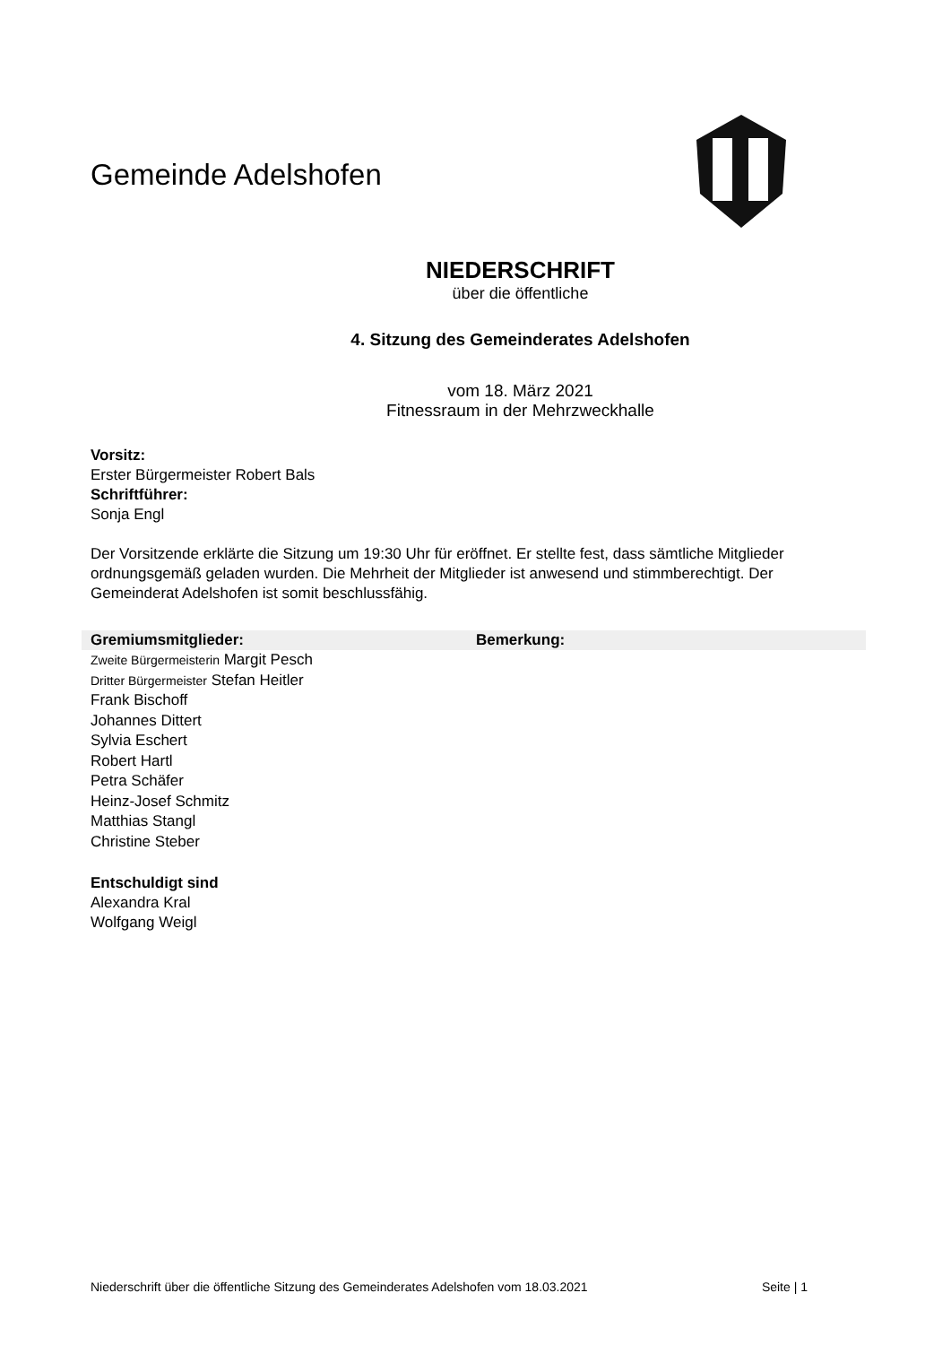Gemeinde Adelshofen
NIEDERSCHRIFT
über die öffentliche
4. Sitzung des Gemeinderates Adelshofen
vom 18. März 2021
Fitnessraum in der Mehrzweckhalle
Vorsitz:
Erster Bürgermeister Robert Bals
Schriftführer:
Sonja Engl
Der Vorsitzende erklärte die Sitzung um 19:30 Uhr für eröffnet. Er stellte fest, dass sämtliche Mitglieder ordnungsgemäß geladen wurden. Die Mehrheit der Mitglieder ist anwesend und stimmberechtigt. Der Gemeinderat Adelshofen ist somit beschlussfähig.
| Gremiumsmitglieder: | Bemerkung: |
| --- | --- |
| Zweite Bürgermeisterin Margit Pesch | |
| Dritter Bürgermeister Stefan Heitler | |
| Frank Bischoff | |
| Johannes Dittert | |
| Sylvia Eschert | |
| Robert Hartl | |
| Petra Schäfer | |
| Heinz-Josef Schmitz | |
| Matthias Stangl | |
| Christine Steber | |
Entschuldigt sind
Alexandra Kral
Wolfgang Weigl
Niederschrift über die öffentliche Sitzung des Gemeinderates Adelshofen vom 18.03.2021 Seite | 1